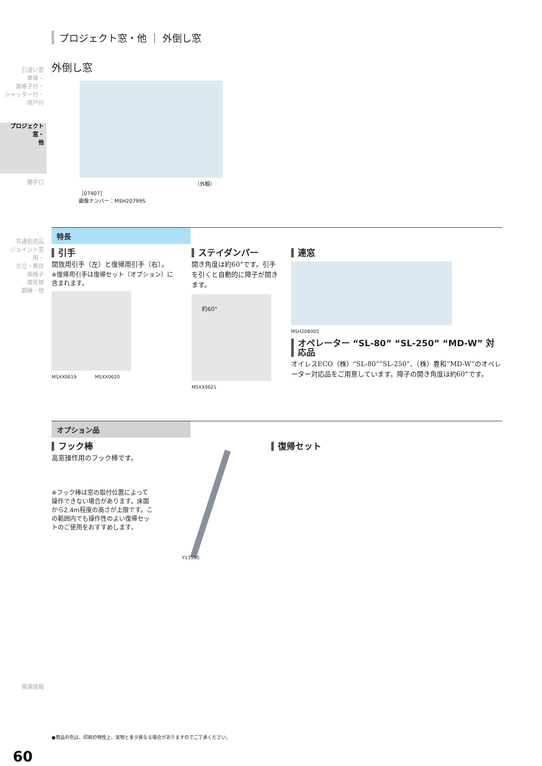引違い窓
単体・
面格子付・
シャッター付・
雨戸付
プロジェクト窓・
他
勝手口
共通別売品
ジョイント窓用・
方立・無目
面格子
換気框
額縁・他
関連情報
60
プロジェクト窓・他 ｜ 外倒し窓
外倒し窓
（外観）
［07407］
画像ナンバー：MSH20799S
特長
引手
開放用引手（左）と復帰用引手（右）。
※復帰用引手は復帰セット（オプション）に含まれます。
MSXX0619　　　　MSXX0620
ステイダンパー
開き角度は約60°です。引手を引くと自動的に障子が開きます。
約60°
MSXX0621
連窓
MSH20800S
オペレーター “SL-80” “SL-250” “MD-W” 対応品
オイレスECO（株）“SL-80”“SL-250”、（株）豊和“MD-W”のオペレーター対応品をご用意しています。障子の開き角度は約60°です。
オプション品
フック棒
高窓操作用のフック棒です。
※フック棒は窓の取付位置によって操作できない場合があります。床面から2.4m程度の高さが上限です。この範囲内でも操作性のよい復帰セットのご使用をおすすめします。
Y13550
復帰セット
●商品の色は、印刷の特性上、実物と多少異なる場合がありますのでご了承ください。